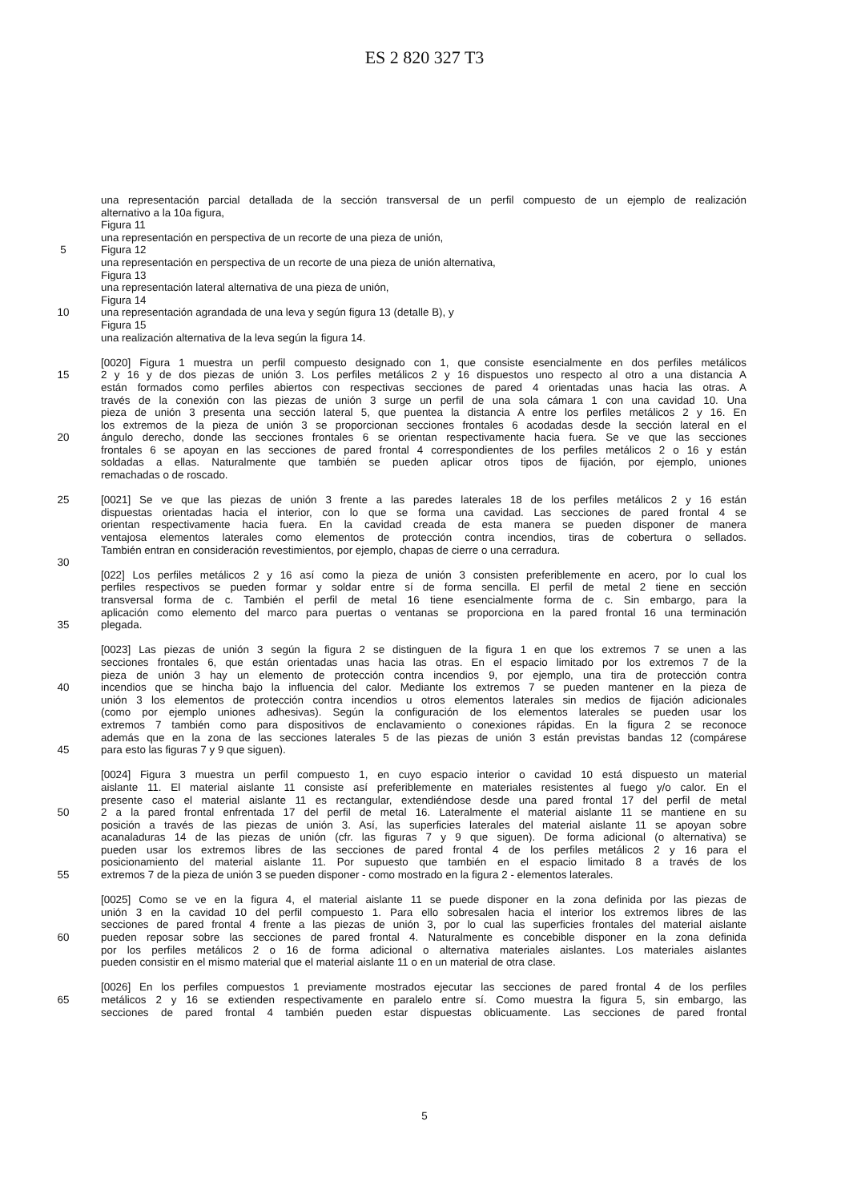ES 2 820 327 T3
una representación parcial detallada de la sección transversal de un perfil compuesto de un ejemplo de realización
alternativo a la 10a figura,
Figura 11
una representación en perspectiva de un recorte de una pieza de unión,
5 Figura 12
una representación en perspectiva de un recorte de una pieza de unión alternativa,
Figura 13
una representación lateral alternativa de una pieza de unión,
Figura 14
10 una representación agrandada de una leva y según figura 13 (detalle B), y
Figura 15
una realización alternativa de la leva según la figura 14.
[0020] Figura 1 muestra un perfil compuesto designado con 1, que consiste esencialmente en dos perfiles metálicos
15 2 y 16 y de dos piezas de unión 3. Los perfiles metálicos 2 y 16 dispuestos uno respecto al otro a una distancia A
están formados como perfiles abiertos con respectivas secciones de pared 4 orientadas unas hacia las otras. A
través de la conexión con las piezas de unión 3 surge un perfil de una sola cámara 1 con una cavidad 10. Una
pieza de unión 3 presenta una sección lateral 5, que puentea la distancia A entre los perfiles metálicos 2 y 16. En
los extremos de la pieza de unión 3 se proporcionan secciones frontales 6 acodadas desde la sección lateral en el
20 ángulo derecho, donde las secciones frontales 6 se orientan respectivamente hacia fuera. Se ve que las secciones
frontales 6 se apoyan en las secciones de pared frontal 4 correspondientes de los perfiles metálicos 2 o 16 y están
soldadas a ellas. Naturalmente que también se pueden aplicar otros tipos de fijación, por ejemplo, uniones
remachadas o de roscado.
25 [0021] Se ve que las piezas de unión 3 frente a las paredes laterales 18 de los perfiles metálicos 2 y 16 están
dispuestas orientadas hacia el interior, con lo que se forma una cavidad. Las secciones de pared frontal 4 se
orientan respectivamente hacia fuera. En la cavidad creada de esta manera se pueden disponer de manera
ventajosa elementos laterales como elementos de protección contra incendios, tiras de cobertura o sellados.
También entran en consideración revestimientos, por ejemplo, chapas de cierre o una cerradura.
30
[022] Los perfiles metálicos 2 y 16 así como la pieza de unión 3 consisten preferiblemente en acero, por lo cual los
perfiles respectivos se pueden formar y soldar entre sí de forma sencilla. El perfil de metal 2 tiene en sección
transversal forma de c. También el perfil de metal 16 tiene esencialmente forma de c. Sin embargo, para la
aplicación como elemento del marco para puertas o ventanas se proporciona en la pared frontal 16 una terminación
35 plegada.
[0023] Las piezas de unión 3 según la figura 2 se distinguen de la figura 1 en que los extremos 7 se unen a las
secciones frontales 6, que están orientadas unas hacia las otras. En el espacio limitado por los extremos 7 de la
pieza de unión 3 hay un elemento de protección contra incendios 9, por ejemplo, una tira de protección contra
40 incendios que se hincha bajo la influencia del calor. Mediante los extremos 7 se pueden mantener en la pieza de
unión 3 los elementos de protección contra incendios u otros elementos laterales sin medios de fijación adicionales
(como por ejemplo uniones adhesivas). Según la configuración de los elementos laterales se pueden usar los
extremos 7 también como para dispositivos de enclavamiento o conexiones rápidas. En la figura 2 se reconoce
además que en la zona de las secciones laterales 5 de las piezas de unión 3 están previstas bandas 12 (compárese
45 para esto las figuras 7 y 9 que siguen).
[0024] Figura 3 muestra un perfil compuesto 1, en cuyo espacio interior o cavidad 10 está dispuesto un material
aislante 11. El material aislante 11 consiste así preferiblemente en materiales resistentes al fuego y/o calor. En el
presente caso el material aislante 11 es rectangular, extendiéndose desde una pared frontal 17 del perfil de metal
50 2 a la pared frontal enfrentada 17 del perfil de metal 16. Lateralmente el material aislante 11 se mantiene en su
posición a través de las piezas de unión 3. Así, las superficies laterales del material aislante 11 se apoyan sobre
acanaladuras 14 de las piezas de unión (cfr. las figuras 7 y 9 que siguen). De forma adicional (o alternativa) se
pueden usar los extremos libres de las secciones de pared frontal 4 de los perfiles metálicos 2 y 16 para el
posicionamiento del material aislante 11. Por supuesto que también en el espacio limitado 8 a través de los
55 extremos 7 de la pieza de unión 3 se pueden disponer - como mostrado en la figura 2 - elementos laterales.
[0025] Como se ve en la figura 4, el material aislante 11 se puede disponer en la zona definida por las piezas de
unión 3 en la cavidad 10 del perfil compuesto 1. Para ello sobresalen hacia el interior los extremos libres de las
secciones de pared frontal 4 frente a las piezas de unión 3, por lo cual las superficies frontales del material aislante
60 pueden reposar sobre las secciones de pared frontal 4. Naturalmente es concebible disponer en la zona definida
por los perfiles metálicos 2 o 16 de forma adicional o alternativa materiales aislantes. Los materiales aislantes
pueden consistir en el mismo material que el material aislante 11 o en un material de otra clase.
[0026] En los perfiles compuestos 1 previamente mostrados ejecutar las secciones de pared frontal 4 de los perfiles
65 metálicos 2 y 16 se extienden respectivamente en paralelo entre sí. Como muestra la figura 5, sin embargo, las
secciones de pared frontal 4 también pueden estar dispuestas oblicuamente. Las secciones de pared frontal
5